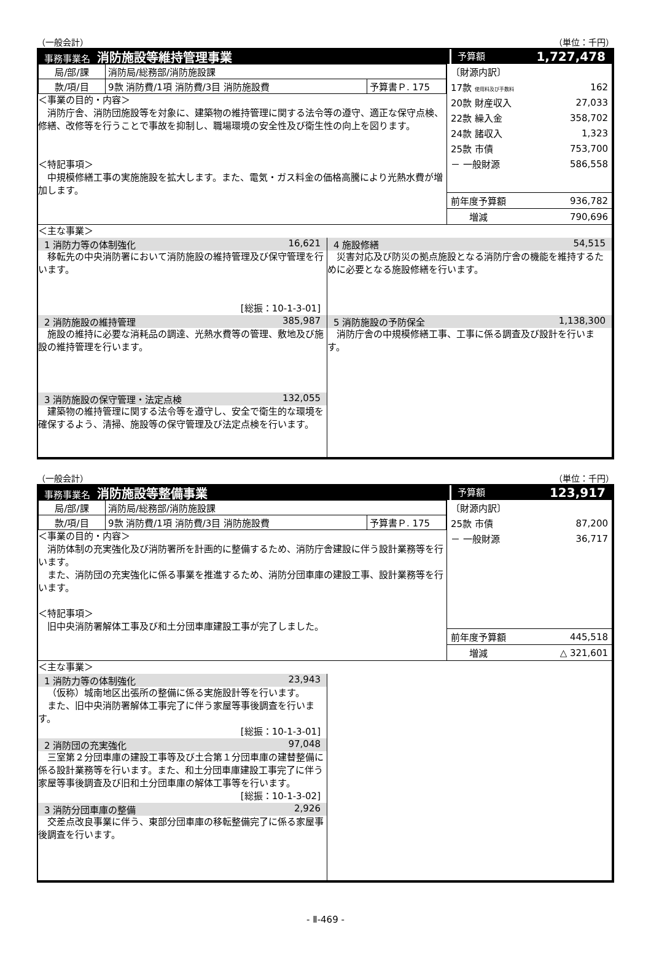（一般会計） （単位：千円）
事務事業名 消防施設等維持管理事業
予算額 1,727,478
| 局/部/課 | 消防局/総務部/消防施設課 | |
| 款/項/目 | 9款 消防費/1項 消防費/3目 消防施設費 | 予算書Ｐ. 175 |
＜事業の目的・内容＞
消防庁舎、消防団施設等を対象に、建築物の維持管理に関する法令等の遵守、適正な保守点検、修繕、改修等を行うことで事故を抑制し、職場環境の安全性及び衛生性の向上を図ります。
＜特記事項＞
中規模修繕工事の実施施設を拡大します。また、電気・ガス料金の価格高騰により光熱水費が増加します。
| 〔財源内訳〕 | |
| 17款 使用料及び手数料 | 162 |
| 20款 財産収入 | 27,033 |
| 22款 繰入金 | 358,702 |
| 24款 諸収入 | 1,323 |
| 25款 市債 | 753,700 |
| － 一般財源 | 586,558 |
| 前年度予算額 | 936,782 |
| 増減 | 790,696 |
＜主な事業＞
1 消防力等の体制強化 16,621
移転先の中央消防署において消防施設の維持管理及び保守管理を行います。
[総振：10-1-3-01]
2 消防施設の維持管理 385,987
施設の維持に必要な消耗品の調達、光熱水費等の管理、敷地及び施設の維持管理を行います。
3 消防施設の保守管理・法定点検 132,055
建築物の維持管理に関する法令等を遵守し、安全で衛生的な環境を確保するよう、清掃、施設等の保守管理及び法定点検を行います。
4 施設修繕 54,515
災害対応及び防災の拠点施設となる消防庁舎の機能を維持するために必要となる施設修繕を行います。
5 消防施設の予防保全 1,138,300
消防庁舎の中規模修繕工事、工事に係る調査及び設計を行います。
（一般会計） （単位：千円）
事務事業名 消防施設等整備事業
予算額 123,917
| 局/部/課 | 消防局/総務部/消防施設課 | |
| 款/項/目 | 9款 消防費/1項 消防費/3目 消防施設費 | 予算書Ｐ. 175 |
＜事業の目的・内容＞
消防体制の充実強化及び消防署所を計画的に整備するため、消防庁舎建設に伴う設計業務等を行います。
また、消防団の充実強化に係る事業を推進するため、消防分団車庫の建設工事、設計業務等を行います。
＜特記事項＞
旧中央消防署解体工事及び和土分団車庫建設工事が完了しました。
| 〔財源内訳〕 | |
| 25款 市債 | 87,200 |
| － 一般財源 | 36,717 |
| 前年度予算額 | 445,518 |
| 増減 | △ 321,601 |
＜主な事業＞
1 消防力等の体制強化 23,943
（仮称）城南地区出張所の整備に係る実施設計等を行います。
また、旧中央消防署解体工事完了に伴う家屋等事後調査を行います。
[総振：10-1-3-01]
2 消防団の充実強化 97,048
三室第２分団車庫の建設工事等及び土合第１分団車庫の建替整備に係る設計業務等を行います。また、和土分団車庫建設工事完了に伴う家屋等事後調査及び旧和土分団車庫の解体工事等を行います。
[総振：10-1-3-02]
3 消防分団車庫の整備 2,926
交差点改良事業に伴う、東部分団車庫の移転整備完了に係る家屋事後調査を行います。
- Ⅱ-469 -